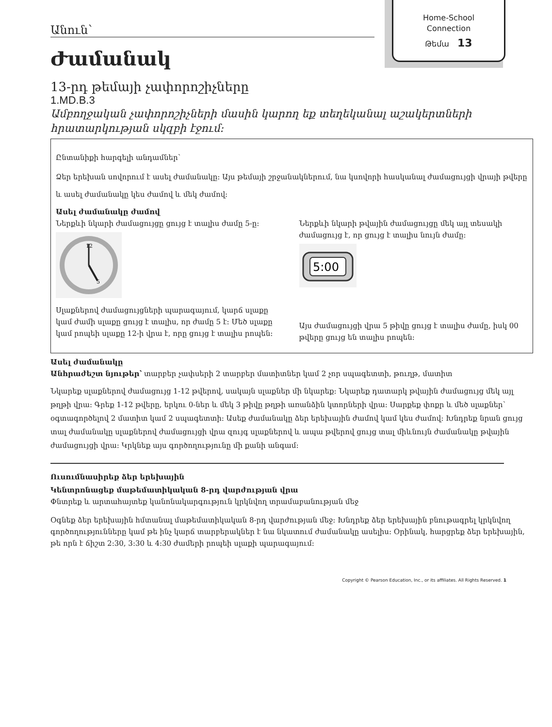Home-School
Connection
Թեմա 13
Անուն՝
Ժամանակ
13-րդ թեմայի չափորոշիչները
1.MD.B.3
Ամբողջական չափորոշիչների մասին կարող եք տեղեկանալ աշակերտների հրատարկության սկզբի էջում:
Ընտանիքի հարգելի անդամներ՝
Ձեր երեխան սովորում է ասել ժամանակը: Այս թեմայի շրջանակներում, նա կսովորի հասկանալ ժամացույցի վրայի թվերը և ասել ժամանակը կես ժամով և մեկ ժամով:
Ասել ժամանակը ժամով
Ներքևի նկարի ժամացույցը ցույց է տալիս ժամը 5-ը:
12
5
Սլաքներով ժամացույցների պարագայում, կարճ սլաքը կամ ժամի սլաքը ցույց է տալիս, որ ժամը 5 է: Մեծ սլաքը կամ րոպեի սլաքը 12-ի վրա է, որը ցույց է տալիս րոպեն:
Ներքևի նկարի թվային ժամացույցը մեկ այլ տեսակի ժամացույց է, որ ցույց է տալիս նույն ժամը:
5:00
Այս ժամացույցի վրա 5 թիվը ցույց է տալիս ժամը, իսկ 00 թվերը ցույց են տալիս րոպեն:
Ասել ժամանակը
Անհրաժեշտ նյութեր՝ տարբեր չափսերի 2 տարբեր մատիտներ կամ 2 չոր սպագետտի, թուղթ, մատիտ
Նկարեք սլաքներով ժամացույց 1-12 թվերով, սակայն սլաքներ մի նկարեք: Նկարեք դատարկ թվային ժամացույց մեկ այլ թղթի վրա: Գրեք 1-12 թվերը, երկու 0-ներ և մեկ 3 թիվը թղթի առանձին կտորների վրա: Սարքեք փոքր և մեծ սլաքներ՝ օգտագործելով 2 մատիտ կամ 2 սպագետտի: Ասեք ժամանակը ձեր երեխային ժամով կամ կես ժամով: Խնդրեք նրան ցույց տալ ժամանակը սլաքներով ժամացույցի վրա զույգ սլաքներով և ապա թվերով ցույց տալ միևնույն ժամանակը թվային ժամացույցի վրա: Կրկնեք այս գործողությունը մի քանի անգամ:
Ուսումնասիրեք ձեր երեխային
Կենտրոնացեք մաթեմատիկական 8-րդ վարժության վրա
Փնտրեք և արտահայտեք կանոնակարգություն կրկնվող տրամաբանության մեջ
Օգնեք ձեր երեխային հմտանալ մաթեմատիկական 8-րդ վարժության մեջ: Խնդրեք ձեր երեխային բնութագրել կրկնվող գործողությունները կամ թե ինչ կարճ տարբերակներ է նա նկատում ժամանակը ասելիս: Օրինակ, հարցրեք ձեր երեխային, թե որն է ճիշտ 2:30, 3:30 և 4:30 ժամերի րոպեի սլաքի պարագայում:
Copyright © Pearson Education, Inc., or its affiliates. All Rights Reserved. 1